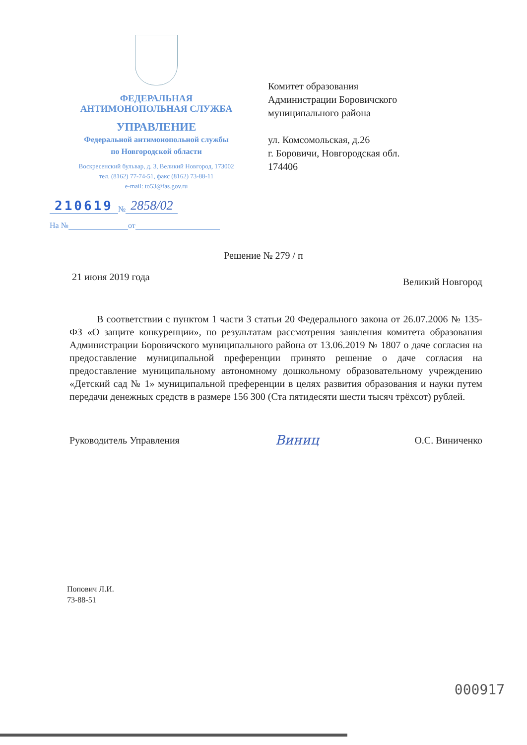ФЕДЕРАЛЬНАЯ
АНТИМОНОПОЛЬНАЯ СЛУЖБА
УПРАВЛЕНИЕ
Федеральной антимонопольной службы
по Новгородской области
Воскресенский бульвар, д. 3, Великий Новгород, 173002
тел. (8162) 77-74-51, факс (8162) 73-88-11
e-mail: to53@fas.gov.ru
210619 № 2858/02
На № от
Комитет образования
Администрации Боровичского
муниципального района
ул. Комсомольская, д.26
г. Боровичи, Новгородская обл.
174406
Решение № 279 / п
21 июня 2019 года Великий Новгород
В соответствии с пунктом 1 части 3 статьи 20 Федерального закона от 26.07.2006 № 135-ФЗ «О защите конкуренции», по результатам рассмотрения заявления комитета образования Администрации Боровичского муниципального района от 13.06.2019 № 1807 о даче согласия на предоставление муниципальной преференции принято решение о даче согласия на предоставление муниципальному автономному дошкольному образовательному учреждению «Детский сад № 1» муниципальной преференции в целях развития образования и науки путем передачи денежных средств в размере 156 300 (Ста пятидесяти шести тысяч трёхсот) рублей.
Руководитель Управления Виниц О.С. Виниченко
Попович Л.И.
73-88-51
000917